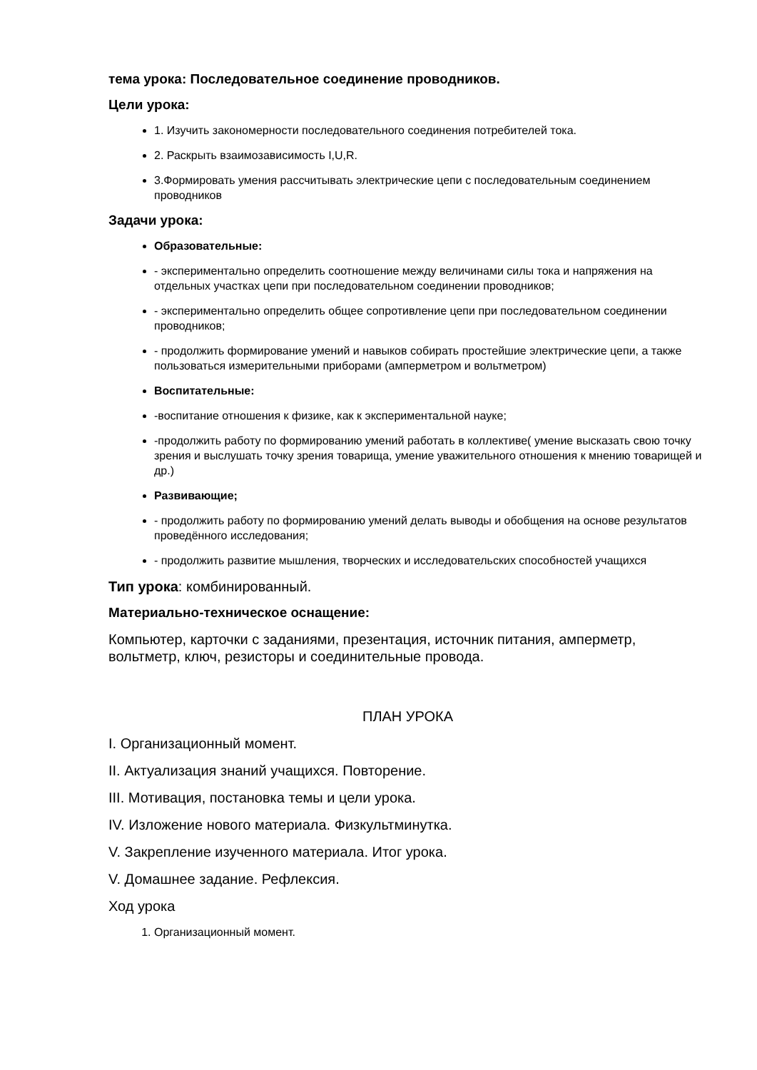тема урока: Последовательное соединение проводников.
Цели урока:
1. Изучить закономерности последовательного соединения потребителей тока.
2. Раскрыть взаимозависимость I,U,R.
3.Формировать умения рассчитывать электрические цепи с последовательным соединением проводников
Задачи урока:
Образовательные:
- экспериментально определить соотношение между величинами силы тока и напряжения на отдельных участках цепи при последовательном соединении проводников;
- экспериментально определить общее сопротивление цепи при последовательном соединении проводников;
- продолжить формирование умений и навыков собирать простейшие электрические цепи, а также пользоваться измерительными приборами (амперметром и вольтметром)
Воспитательные:
-воспитание отношения к физике, как к экспериментальной науке;
-продолжить работу по формированию умений работать в коллективе( умение высказать свою точку зрения и выслушать точку зрения товарища, умение уважительного отношения к мнению товарищей и др.)
Развивающие;
- продолжить работу по формированию умений делать выводы и обобщения на основе результатов проведённого исследования;
- продолжить развитие мышления, творческих и исследовательских способностей учащихся
Тип урока: комбинированный.
Материально-техническое оснащение:
Компьютер, карточки с заданиями, презентация, источник питания, амперметр, вольтметр, ключ, резисторы и соединительные провода.
ПЛАН УРОКА
I. Организационный момент.
II. Актуализация знаний учащихся. Повторение.
III. Мотивация, постановка темы и цели урока.
IV. Изложение нового материала. Физкультминутка.
V. Закрепление изученного материала. Итог урока.
V. Домашнее задание. Рефлексия.
Ход урока
1. Организационный момент.